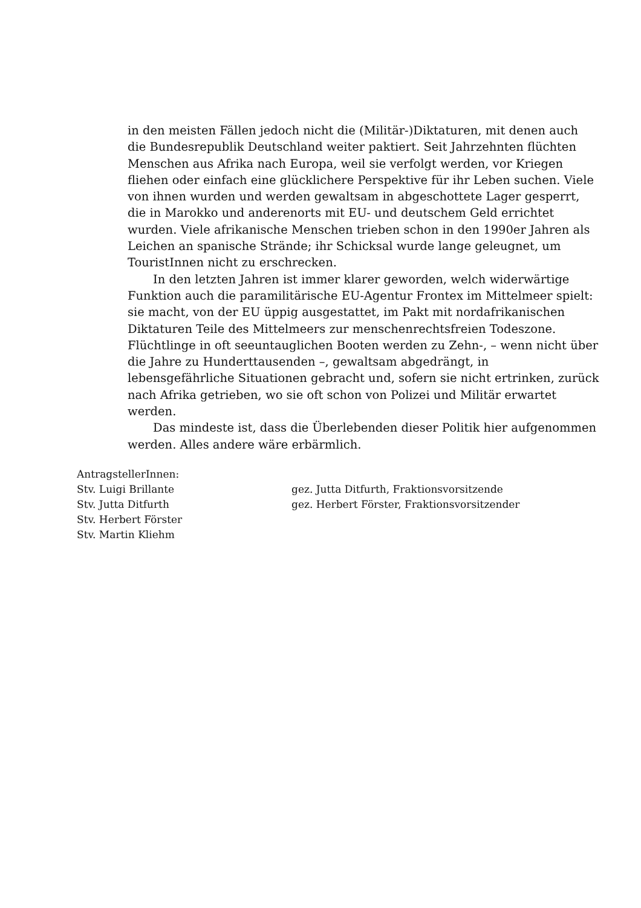in den meisten Fällen jedoch nicht die (Militär-)Diktaturen, mit denen auch die Bundesrepublik Deutschland weiter paktiert. Seit Jahrzehnten flüchten Menschen aus Afrika nach Europa, weil sie verfolgt werden, vor Kriegen fliehen oder einfach eine glücklichere Perspektive für ihr Leben suchen. Viele von ihnen wurden und werden gewaltsam in abgeschottete Lager gesperrt, die in Marokko und anderenorts mit EU- und deutschem Geld errichtet wurden. Viele afrikanische Menschen trieben schon in den 1990er Jahren als Leichen an spanische Strände; ihr Schicksal wurde lange geleugnet, um TouristInnen nicht zu erschrecken.
In den letzten Jahren ist immer klarer geworden, welch widerwärtige Funktion auch die paramilitärische EU-Agentur Frontex im Mittelmeer spielt: sie macht, von der EU üppig ausgestattet, im Pakt mit nordafrikanischen Diktaturen Teile des Mittelmeers zur menschenrechtsfreien Todeszone. Flüchtlinge in oft seeuntauglichen Booten werden zu Zehn-, – wenn nicht über die Jahre zu Hunderttausenden –, gewaltsam abgedrängt, in lebensgefährliche Situationen gebracht und, sofern sie nicht ertrinken, zurück nach Afrika getrieben, wo sie oft schon von Polizei und Militär erwartet werden.
Das mindeste ist, dass die Überlebenden dieser Politik hier aufgenommen werden. Alles andere wäre erbärmlich.
AntragstellerInnen:
Stv. Luigi Brillante
Stv. Jutta Ditfurth
Stv. Herbert Förster
Stv. Martin Kliehm
gez. Jutta Ditfurth, Fraktionsvorsitzende
gez. Herbert Förster, Fraktionsvorsitzender